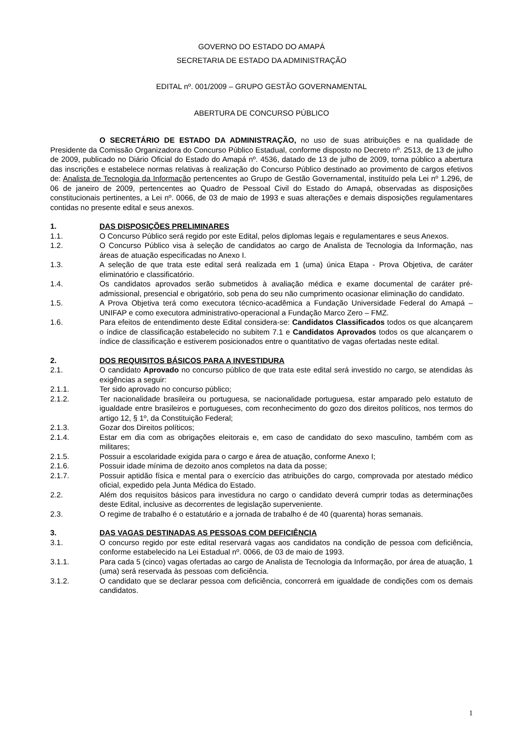GOVERNO DO ESTADO DO AMAPÁ
SECRETARIA DE ESTADO DA ADMINISTRAÇÃO
EDITAL nº. 001/2009 – GRUPO GESTÃO GOVERNAMENTAL
ABERTURA DE CONCURSO PÚBLICO
O SECRETÁRIO DE ESTADO DA ADMINISTRAÇÃO, no uso de suas atribuições e na qualidade de Presidente da Comissão Organizadora do Concurso Público Estadual, conforme disposto no Decreto nº. 2513, de 13 de julho de 2009, publicado no Diário Oficial do Estado do Amapá nº. 4536, datado de 13 de julho de 2009, torna público a abertura das inscrições e estabelece normas relativas à realização do Concurso Público destinado ao provimento de cargos efetivos de: Analista de Tecnologia da Informação pertencentes ao Grupo de Gestão Governamental, instituído pela Lei nº 1.296, de 06 de janeiro de 2009, pertencentes ao Quadro de Pessoal Civil do Estado do Amapá, observadas as disposições constitucionais pertinentes, a Lei nº. 0066, de 03 de maio de 1993 e suas alterações e demais disposições regulamentares contidas no presente edital e seus anexos.
1. DAS DISPOSIÇÕES PRELIMINARES
1.1. O Concurso Público será regido por este Edital, pelos diplomas legais e regulamentares e seus Anexos.
1.2. O Concurso Público visa à seleção de candidatos ao cargo de Analista de Tecnologia da Informação, nas áreas de atuação especificadas no Anexo I.
1.3. A seleção de que trata este edital será realizada em 1 (uma) única Etapa - Prova Objetiva, de caráter eliminatório e classificatório.
1.4. Os candidatos aprovados serão submetidos à avaliação médica e exame documental de caráter pré-admissional, presencial e obrigatório, sob pena do seu não cumprimento ocasionar eliminação do candidato.
1.5. A Prova Objetiva terá como executora técnico-acadêmica a Fundação Universidade Federal do Amapá – UNIFAP e como executora administrativo-operacional a Fundação Marco Zero – FMZ.
1.6. Para efeitos de entendimento deste Edital considera-se: Candidatos Classificados todos os que alcançarem o índice de classificação estabelecido no subitem 7.1 e Candidatos Aprovados todos os que alcançarem o índice de classificação e estiverem posicionados entre o quantitativo de vagas ofertadas neste edital.
2. DOS REQUISITOS BÁSICOS PARA A INVESTIDURA
2.1. O candidato Aprovado no concurso público de que trata este edital será investido no cargo, se atendidas às exigências a seguir:
2.1.1. Ter sido aprovado no concurso público;
2.1.2. Ter nacionalidade brasileira ou portuguesa, se nacionalidade portuguesa, estar amparado pelo estatuto de igualdade entre brasileiros e portugueses, com reconhecimento do gozo dos direitos políticos, nos termos do artigo 12, § 1º, da Constituição Federal;
2.1.3. Gozar dos Direitos políticos;
2.1.4. Estar em dia com as obrigações eleitorais e, em caso de candidato do sexo masculino, também com as militares;
2.1.5. Possuir a escolaridade exigida para o cargo e área de atuação, conforme Anexo I;
2.1.6. Possuir idade mínima de dezoito anos completos na data da posse;
2.1.7. Possuir aptidão física e mental para o exercício das atribuições do cargo, comprovada por atestado médico oficial, expedido pela Junta Médica do Estado.
2.2. Além dos requisitos básicos para investidura no cargo o candidato deverá cumprir todas as determinações deste Edital, inclusive as decorrentes de legislação superveniente.
2.3. O regime de trabalho é o estatutário e a jornada de trabalho é de 40 (quarenta) horas semanais.
3. DAS VAGAS DESTINADAS AS PESSOAS COM DEFICIÊNCIA
3.1. O concurso regido por este edital reservará vagas aos candidatos na condição de pessoa com deficiência, conforme estabelecido na Lei Estadual nº. 0066, de 03 de maio de 1993.
3.1.1. Para cada 5 (cinco) vagas ofertadas ao cargo de Analista de Tecnologia da Informação, por área de atuação, 1 (uma) será reservada às pessoas com deficiência.
3.1.2. O candidato que se declarar pessoa com deficiência, concorrerá em igualdade de condições com os demais candidatos.
1